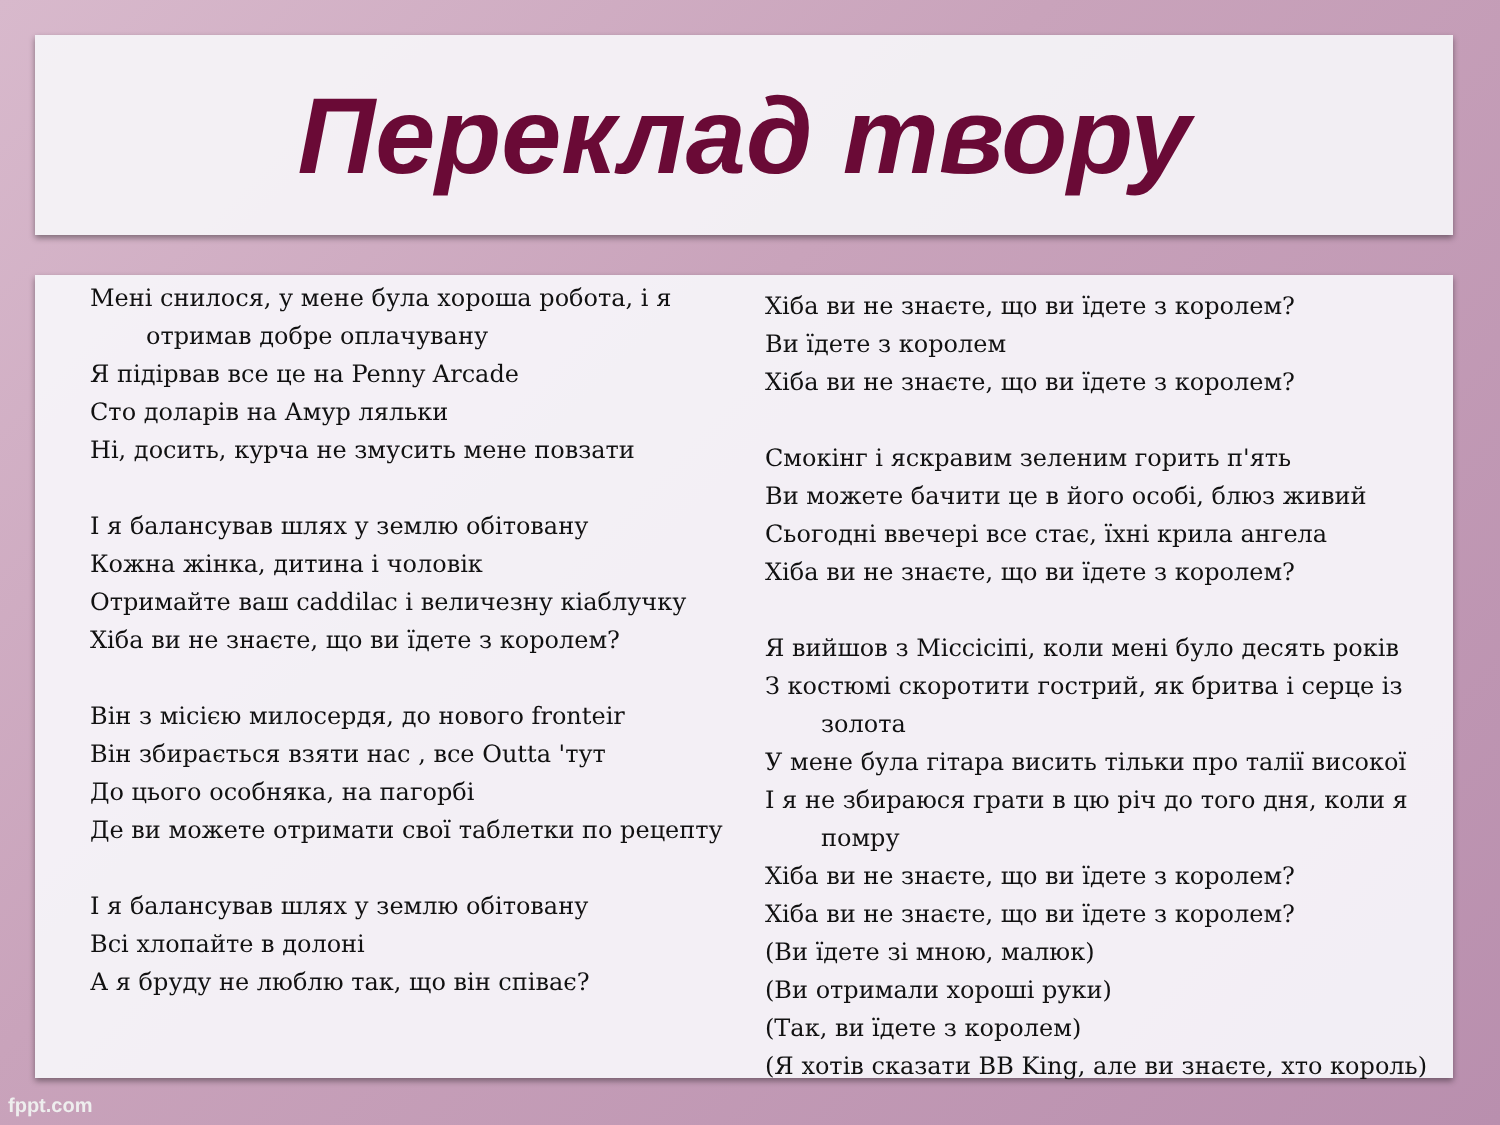Переклад твору
Мені снилося, у мене була хороша робота, і я отримав добре оплачувану
Я підірвав все це на Penny Arcade
Сто доларів на Амур ляльки
Ні, досить, курча не змусить мене повзати
І я балансував шлях у землю обітовану
Кожна жінка, дитина і чоловік
Отримайте ваш caddilac і величезну кіаблучку
Хіба ви не знаєте, що ви їдете з королем?
Він з місією милосердя, до нового fronteir
Він збирається взяти нас , все Outta 'тут
До цього особняка, на пагорбі
Де ви можете отримати свої таблетки по рецепту
І я балансував шлях у землю обітовану
Всі хлопайте в долоні
А я бруду не люблю так, що він співає?
Хіба ви не знаєте, що ви їдете з королем?
Ви їдете з королем
Хіба ви не знаєте, що ви їдете з королем?
Смокінг і яскравим зеленим горить п'ять
Ви можете бачити це в його особі, блюз живий
Сьогодні ввечері все стає, їхні крила ангела
Хіба ви не знаєте, що ви їдете з королем?
Я вийшов з Міссісіпі, коли мені було десять років
З костюмі скоротити гострий, як бритва і серце із золота
У мене була гітара висить тільки про талії високої
І я не збираюся грати в цю річ до того дня, коли я помру
Хіба ви не знаєте, що ви їдете з королем?
Хіба ви не знаєте, що ви їдете з королем?
(Ви їдете зі мною, малюк)
(Ви отримали хороші руки)
(Так, ви їдете з королем)
(Я хотів сказати BB King, але ви знаєте, хто король)
fppt.com